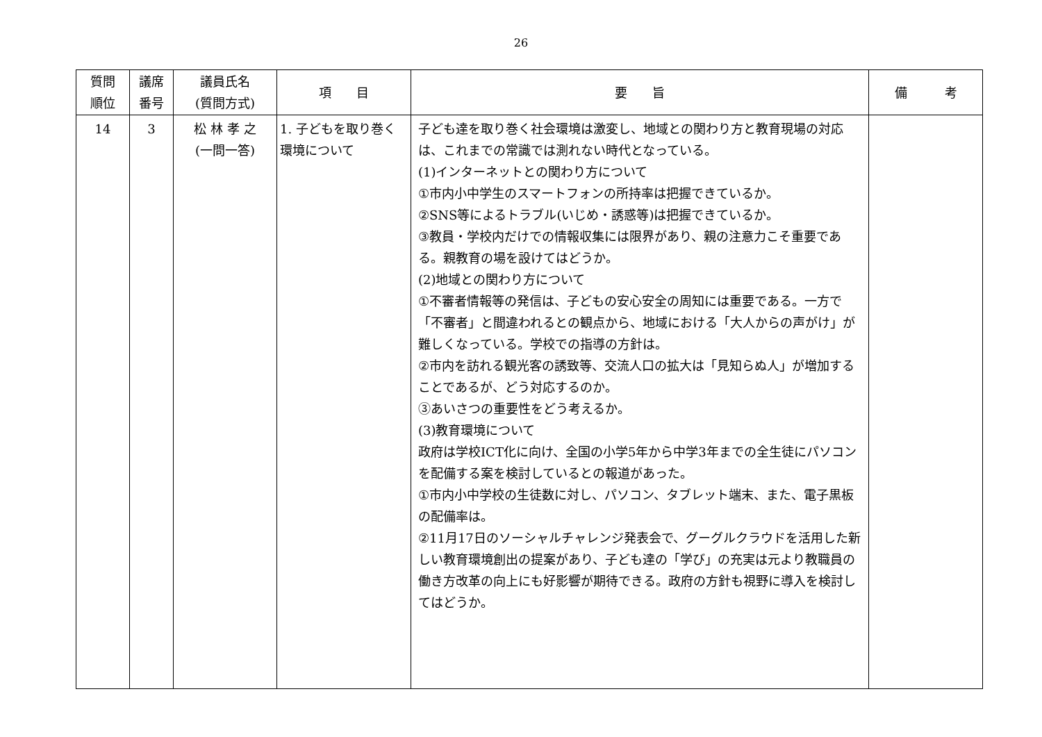26
| 質問 順位 | 議席 番号 | 議員氏名 (質問方式) | 項 目 | 要 旨 | 備 考 |
| --- | --- | --- | --- | --- | --- |
| 14 | 3 | 松 林 孝 之 (一問一答) | 1. 子どもを取り巻く環境について | 子ども達を取り巻く社会環境は激変し、地域との関わり方と教育現場の対応は、これまでの常識では測れない時代となっている。 (1)インターネットとの関わり方について ①市内小中学生のスマートフォンの所持率は把握できているか。 ②SNS等によるトラブル(いじめ・誘惑等)は把握できているか。 ③教員・学校内だけでの情報収集には限界があり、親の注意力こそ重要である。親教育の場を設けてはどうか。 (2)地域との関わり方について ①不審者情報等の発信は、子どもの安心安全の周知には重要である。一方で「不審者」と間違われるとの観点から、地域における「大人からの声がけ」が難しくなっている。学校での指導の方針は。 ②市内を訪れる観光客の誘致等、交流人口の拡大は「見知らぬ人」が増加することであるが、どう対応するのか。 ③あいさつの重要性をどう考えるか。 (3)教育環境について 政府は学校ICT化に向け、全国の小学5年から中学3年までの全生徒にパソコンを配備する案を検討しているとの報道があった。 ①市内小中学校の生徒数に対し、パソコン、タブレット端末、また、電子黒板の配備率は。 ②11月17日のソーシャルチャレンジ発表会で、グーグルクラウドを活用した新しい教育環境創出の提案があり、子ども達の「学び」の充実は元より教職員の働き方改革の向上にも好影響が期待できる。政府の方針も視野に導入を検討してはどうか。 | |